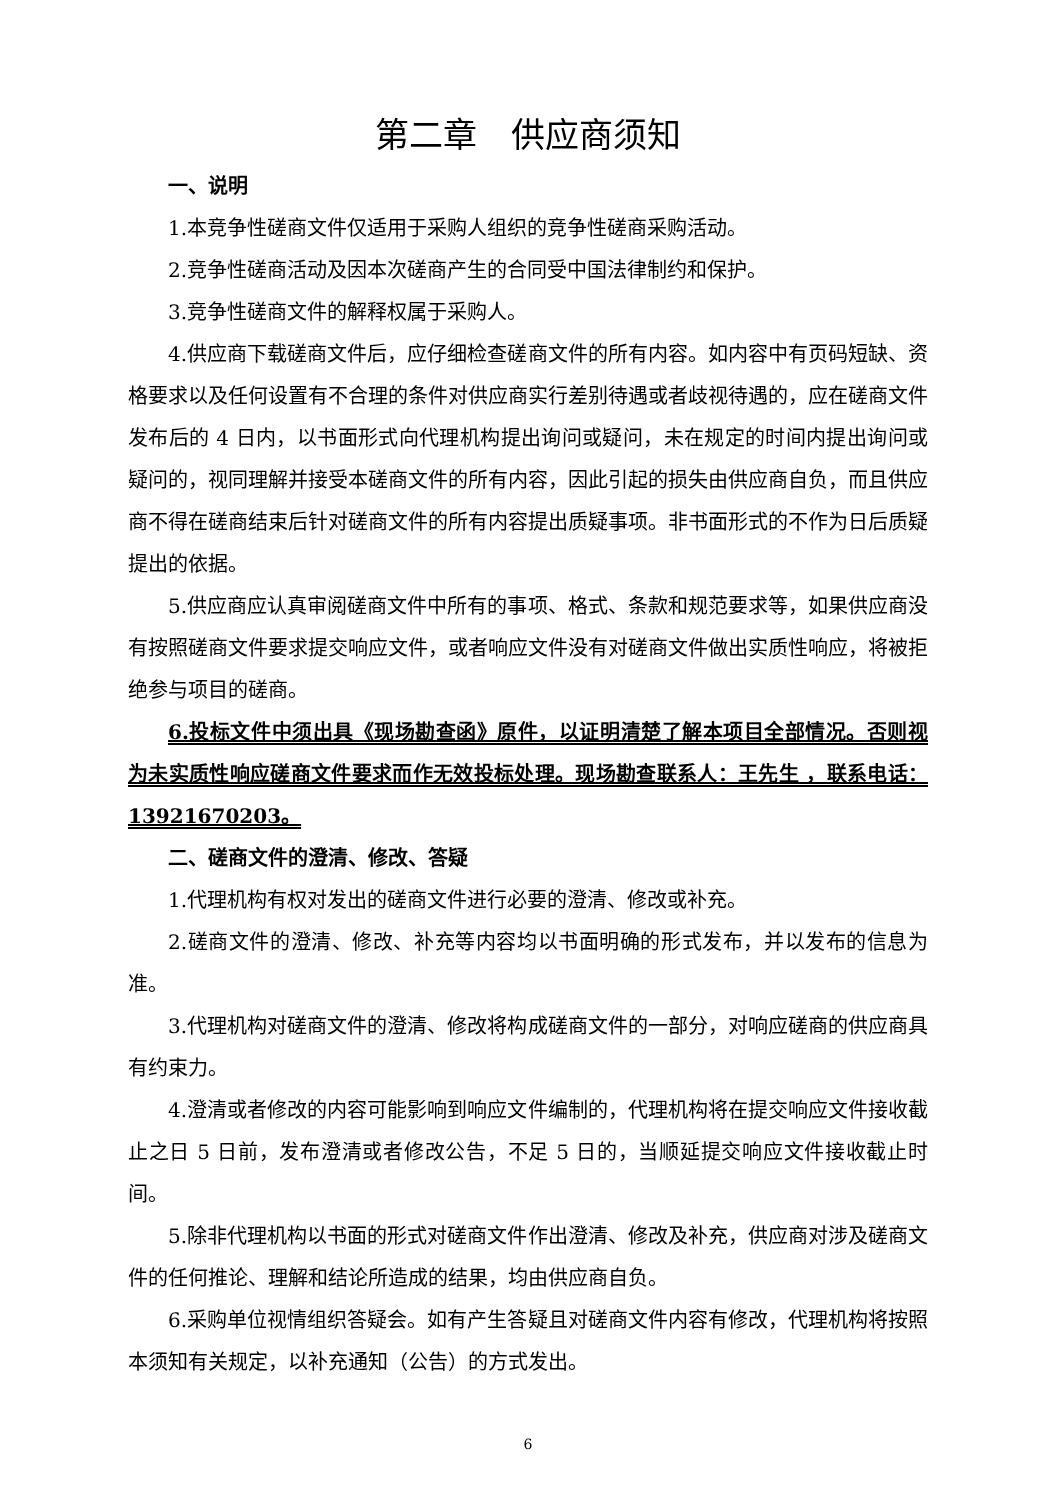第二章　供应商须知
一、说明
1.本竞争性磋商文件仅适用于采购人组织的竞争性磋商采购活动。
2.竞争性磋商活动及因本次磋商产生的合同受中国法律制约和保护。
3.竞争性磋商文件的解释权属于采购人。
4.供应商下载磋商文件后，应仔细检查磋商文件的所有内容。如内容中有页码短缺、资格要求以及任何设置有不合理的条件对供应商实行差别待遇或者歧视待遇的，应在磋商文件发布后的 4 日内，以书面形式向代理机构提出询问或疑问，未在规定的时间内提出询问或疑问的，视同理解并接受本磋商文件的所有内容，因此引起的损失由供应商自负，而且供应商不得在磋商结束后针对磋商文件的所有内容提出质疑事项。非书面形式的不作为日后质疑提出的依据。
5.供应商应认真审阅磋商文件中所有的事项、格式、条款和规范要求等，如果供应商没有按照磋商文件要求提交响应文件，或者响应文件没有对磋商文件做出实质性响应，将被拒绝参与项目的磋商。
6.投标文件中须出具《现场勘查函》原件，以证明清楚了解本项目全部情况。否则视为未实质性响应磋商文件要求而作无效投标处理。现场勘查联系人：王先生 ，联系电话：13921670203。
二、磋商文件的澄清、修改、答疑
1.代理机构有权对发出的磋商文件进行必要的澄清、修改或补充。
2.磋商文件的澄清、修改、补充等内容均以书面明确的形式发布，并以发布的信息为准。
3.代理机构对磋商文件的澄清、修改将构成磋商文件的一部分，对响应磋商的供应商具有约束力。
4.澄清或者修改的内容可能影响到响应文件编制的，代理机构将在提交响应文件接收截止之日 5 日前，发布澄清或者修改公告，不足 5 日的，当顺延提交响应文件接收截止时间。
5.除非代理机构以书面的形式对磋商文件作出澄清、修改及补充，供应商对涉及磋商文件的任何推论、理解和结论所造成的结果，均由供应商自负。
6.采购单位视情组织答疑会。如有产生答疑且对磋商文件内容有修改，代理机构将按照本须知有关规定，以补充通知（公告）的方式发出。
6